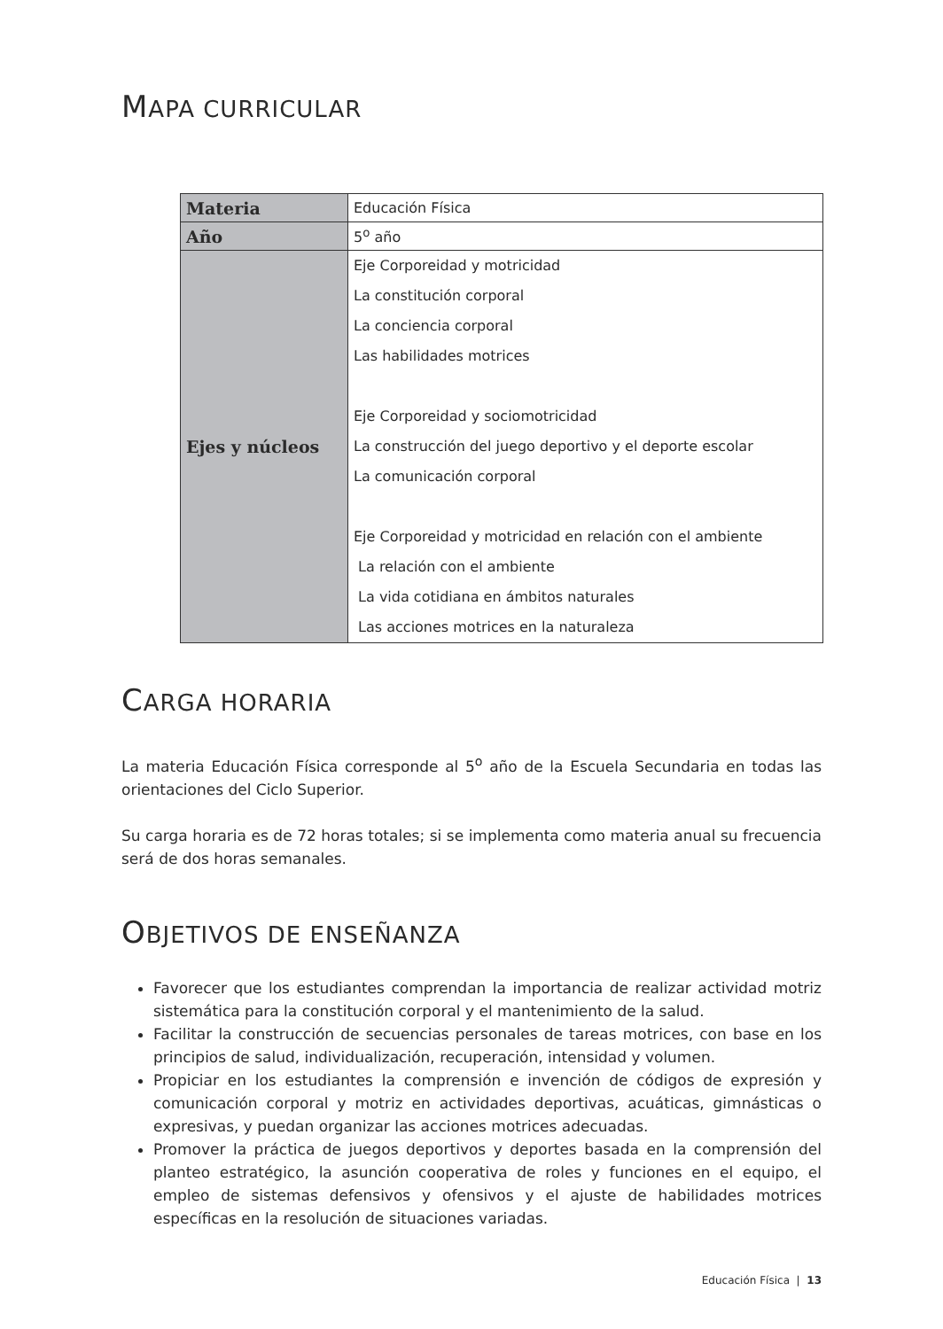MAPA CURRICULAR
| Materia | Educación Física |
| Año | 5<sup>o</sup> año |
| Ejes y núcleos | Eje Corporeidad y motricidad La constitución corporal La conciencia corporal Las habilidades motrices Eje Corporeidad y sociomotricidad La construcción del juego deportivo y el deporte escolar La comunicación corporal Eje Corporeidad y motricidad en relación con el ambiente La relación con el ambiente La vida cotidiana en ámbitos naturales Las acciones motrices en la naturaleza |
CARGA HORARIA
La materia Educación Física corresponde al 5<sup>o</sup> año de la Escuela Secundaria en todas las orientaciones del Ciclo Superior.
Su carga horaria es de 72 horas totales; si se implementa como materia anual su frecuencia será de dos horas semanales.
OBJETIVOS DE ENSEÑANZA
Favorecer que los estudiantes comprendan la importancia de realizar actividad motriz sistemática para la constitución corporal y el mantenimiento de la salud.
Facilitar la construcción de secuencias personales de tareas motrices, con base en los principios de salud, individualización, recuperación, intensidad y volumen.
Propiciar en los estudiantes la comprensión e invención de códigos de expresión y comunicación corporal y motriz en actividades deportivas, acuáticas, gimnásticas o expresivas, y puedan organizar las acciones motrices adecuadas.
Promover la práctica de juegos deportivos y deportes basada en la comprensión del planteo estratégico, la asunción cooperativa de roles y funciones en el equipo, el empleo de sistemas defensivos y ofensivos y el ajuste de habilidades motrices específicas en la resolución de situaciones variadas.
Educación Física | 13